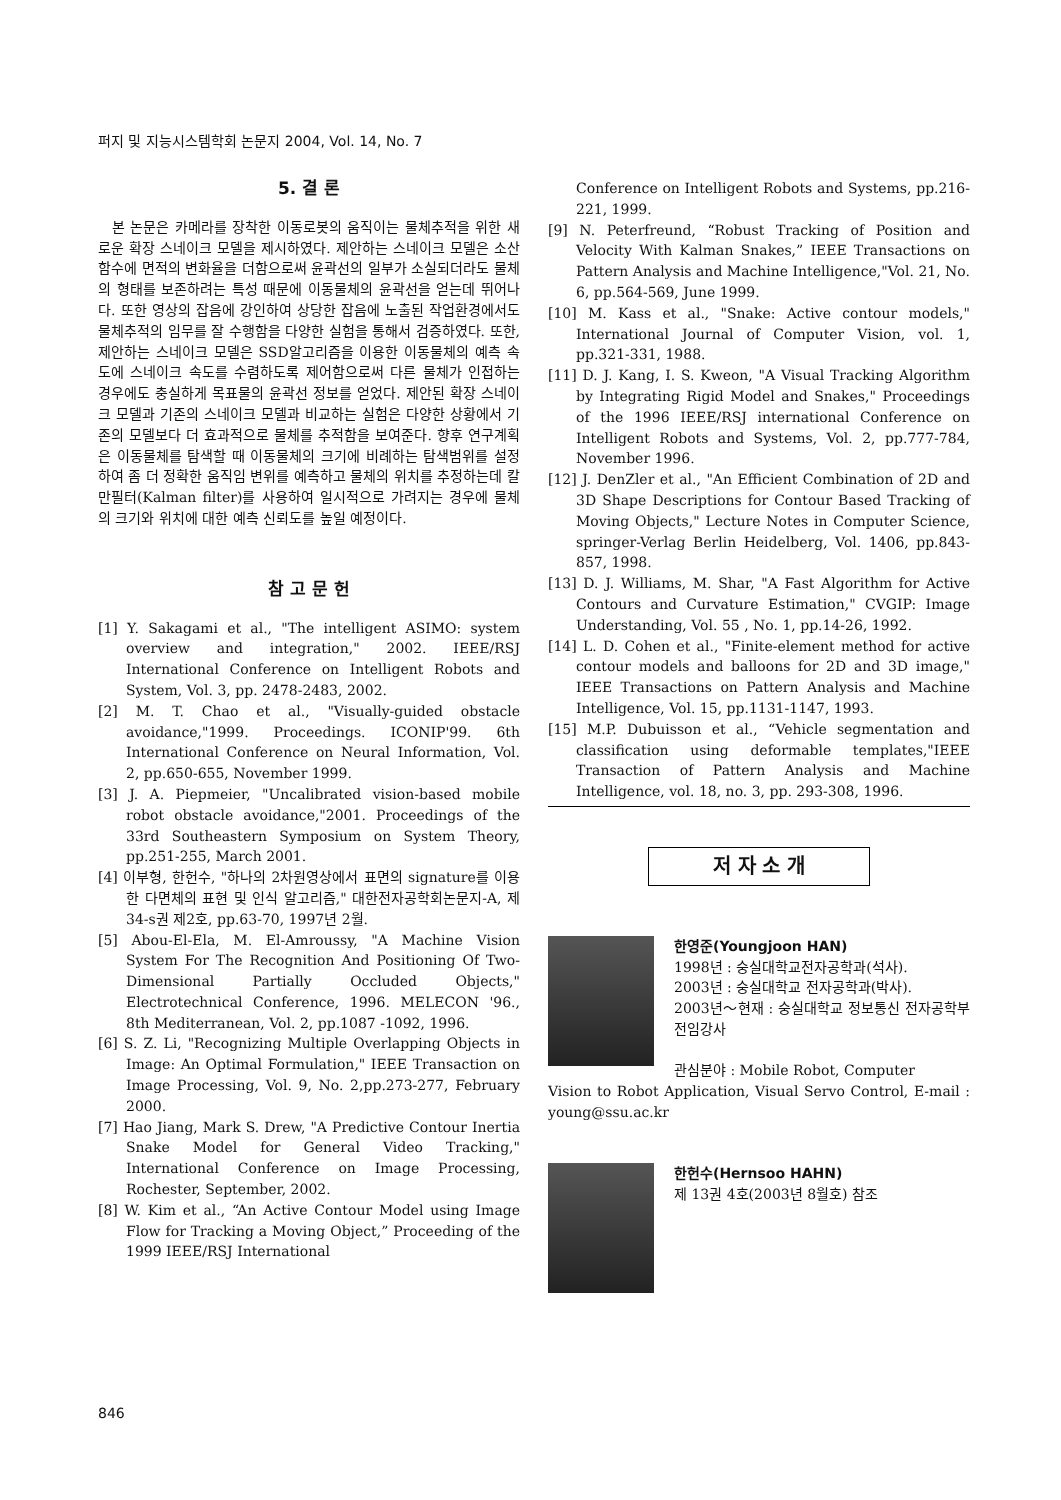퍼지 및 지능시스템학회 논문지 2004, Vol. 14, No. 7
5. 결 론
본 논문은 카메라를 장착한 이동로봇의 움직이는 물체추적을 위한 새로운 확장 스네이크 모델을 제시하였다. 제안하는 스네이크 모델은 소산함수에 면적의 변화율을 더함으로써 윤곽선의 일부가 소실되더라도 물체의 형태를 보존하려는 특성 때문에 이동물체의 윤곽선을 얻는데 뛰어나다. 또한 영상의 잡음에 강인하여 상당한 잡음에 노출된 작업환경에서도 물체추적의 임무를 잘 수행함을 다양한 실험을 통해서 검증하였다. 또한, 제안하는 스네이크 모델은 SSD알고리즘을 이용한 이동물체의 예측 속도에 스네이크 속도를 수렴하도록 제어함으로써 다른 물체가 인접하는 경우에도 충실하게 목표물의 윤곽선 정보를 얻었다. 제안된 확장 스네이크 모델과 기존의 스네이크 모델과 비교하는 실험은 다양한 상황에서 기존의 모델보다 더 효과적으로 물체를 추적함을 보여준다. 향후 연구계획은 이동물체를 탐색할 때 이동물체의 크기에 비례하는 탐색범위를 설정하여 좀 더 정확한 움직임 변위를 예측하고 물체의 위치를 추정하는데 칼만필터(Kalman filter)를 사용하여 일시적으로 가려지는 경우에 물체의 크기와 위치에 대한 예측 신뢰도를 높일 예정이다.
참 고 문 헌
[1] Y. Sakagami et al., "The intelligent ASIMO: system overview and integration," 2002. IEEE/RSJ International Conference on Intelligent Robots and System, Vol. 3, pp. 2478-2483, 2002.
[2] M. T. Chao et al., "Visually-guided obstacle avoidance,"1999. Proceedings. ICONIP'99. 6th International Conference on Neural Information, Vol. 2, pp.650-655, November 1999.
[3] J. A. Piepmeier, "Uncalibrated vision-based mobile robot obstacle avoidance,"2001. Proceedings of the 33rd Southeastern Symposium on System Theory, pp.251-255, March 2001.
[4] 이부형, 한헌수, "하나의 2차원영상에서 표면의 signature를 이용한 다면체의 표현 및 인식 알고리즘," 대한전자공학회논문지-A, 제34-s권 제2호, pp.63-70, 1997년 2월.
[5] Abou-El-Ela, M. El-Amroussy, "A Machine Vision System For The Recognition And Positioning Of Two-Dimensional Partially Occluded Objects," Electrotechnical Conference, 1996. MELECON '96., 8th Mediterranean, Vol. 2, pp.1087 -1092, 1996.
[6] S. Z. Li, "Recognizing Multiple Overlapping Objects in Image: An Optimal Formulation," IEEE Transaction on Image Processing, Vol. 9, No. 2,pp.273-277, February 2000.
[7] Hao Jiang, Mark S. Drew, "A Predictive Contour Inertia Snake Model for General Video Tracking," International Conference on Image Processing, Rochester, September, 2002.
[8] W. Kim et al., “An Active Contour Model using Image Flow for Tracking a Moving Object,” Proceeding of the 1999 IEEE/RSJ International
Conference on Intelligent Robots and Systems, pp.216-221, 1999.
[9] N. Peterfreund, “Robust Tracking of Position and Velocity With Kalman Snakes,” IEEE Transactions on Pattern Analysis and Machine Intelligence,"Vol. 21, No. 6, pp.564-569, June 1999.
[10] M. Kass et al., "Snake: Active contour models," International Journal of Computer Vision, vol. 1, pp.321-331, 1988.
[11] D. J. Kang, I. S. Kweon, "A Visual Tracking Algorithm by Integrating Rigid Model and Snakes," Proceedings of the 1996 IEEE/RSJ international Conference on Intelligent Robots and Systems, Vol. 2, pp.777-784, November 1996.
[12] J. DenZler et al., "An Efficient Combination of 2D and 3D Shape Descriptions for Contour Based Tracking of Moving Objects," Lecture Notes in Computer Science, springer-Verlag Berlin Heidelberg, Vol. 1406, pp.843-857, 1998.
[13] D. J. Williams, M. Shar, "A Fast Algorithm for Active Contours and Curvature Estimation," CVGIP: Image Understanding, Vol. 55 , No. 1, pp.14-26, 1992.
[14] L. D. Cohen et al., "Finite-element method for active contour models and balloons for 2D and 3D image," IEEE Transactions on Pattern Analysis and Machine Intelligence, Vol. 15, pp.1131-1147, 1993.
[15] M.P. Dubuisson et al., “Vehicle segmentation and classification using deformable templates,"IEEE Transaction of Pattern Analysis and Machine Intelligence, vol. 18, no. 3, pp. 293-308, 1996.
저 자 소 개
한영준(Youngjoon HAN)
1998년 : 숭실대학교전자공학과(석사).
2003년 : 숭실대학교 전자공학과(박사).
2003년～현재 : 숭실대학교 정보통신 전자공학부 전임강사
관심분야 : Mobile Robot, Computer
Vision to Robot Application, Visual Servo Control, E-mail : young@ssu.ac.kr
한헌수(Hernsoo HAHN)
제 13권 4호(2003년 8월호) 참조
846